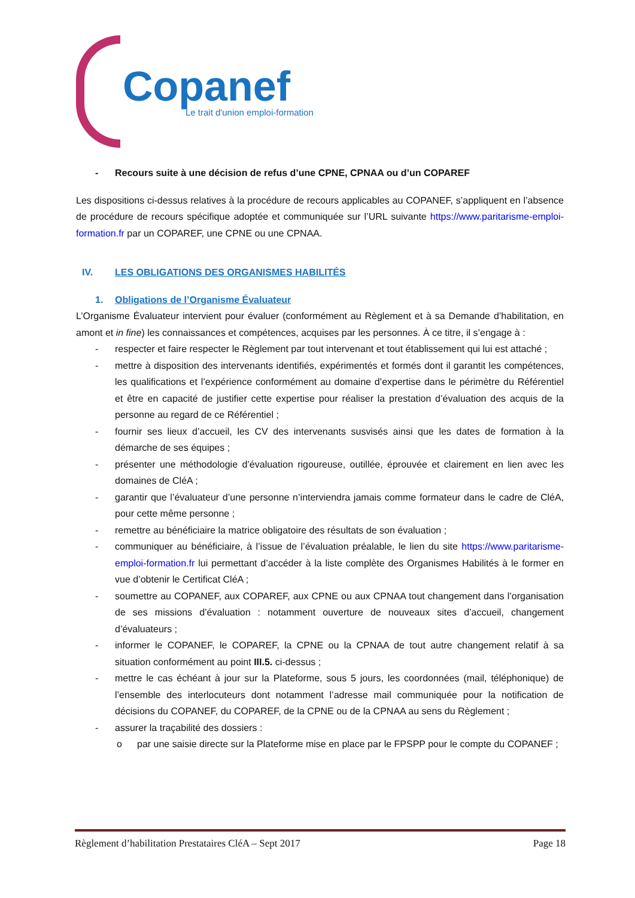Copanef
Le trait d'union emploi-formation
- Recours suite à une décision de refus d’une CPNE, CPNAA ou d’un COPAREF
Les dispositions ci-dessus relatives à la procédure de recours applicables au COPANEF, s’appliquent en l’absence de procédure de recours spécifique adoptée et communiquée sur l’URL suivante https://www.paritarisme-emploi-formation.fr par un COPAREF, une CPNE ou une CPNAA.
IV. LES OBLIGATIONS DES ORGANISMES HABILITÉS
1. Obligations de l’Organisme Évaluateur
L’Organisme Évaluateur intervient pour évaluer (conformément au Règlement et à sa Demande d’habilitation, en amont et in fine) les connaissances et compétences, acquises par les personnes. À ce titre, il s’engage à :
- respecter et faire respecter le Règlement par tout intervenant et tout établissement qui lui est attaché ;
- mettre à disposition des intervenants identifiés, expérimentés et formés dont il garantit les compétences, les qualifications et l’expérience conformément au domaine d’expertise dans le périmètre du Référentiel et être en capacité de justifier cette expertise pour réaliser la prestation d’évaluation des acquis de la personne au regard de ce Référentiel ;
- fournir ses lieux d’accueil, les CV des intervenants susvisés ainsi que les dates de formation à la démarche de ses équipes ;
- présenter une méthodologie d’évaluation rigoureuse, outillée, éprouvée et clairement en lien avec les domaines de CléA ;
- garantir que l’évaluateur d’une personne n’interviendra jamais comme formateur dans le cadre de CléA, pour cette même personne ;
- remettre au bénéficiaire la matrice obligatoire des résultats de son évaluation ;
- communiquer au bénéficiaire, à l’issue de l’évaluation préalable, le lien du site https://www.paritarisme-emploi-formation.fr lui permettant d’accéder à la liste complète des Organismes Habilités à le former en vue d’obtenir le Certificat CléA ;
- soumettre au COPANEF, aux COPAREF, aux CPNE ou aux CPNAA tout changement dans l’organisation de ses missions d’évaluation : notamment ouverture de nouveaux sites d’accueil, changement d’évaluateurs ;
- informer le COPANEF, le COPAREF, la CPNE ou la CPNAA de tout autre changement relatif à sa situation conformément au point III.5. ci-dessus ;
- mettre le cas échéant à jour sur la Plateforme, sous 5 jours, les coordonnées (mail, téléphonique) de l’ensemble des interlocuteurs dont notamment l’adresse mail communiquée pour la notification de décisions du COPANEF, du COPAREF, de la CPNE ou de la CPNAA au sens du Règlement ;
- assurer la traçabilité des dossiers :
o par une saisie directe sur la Plateforme mise en place par le FPSPP pour le compte du COPANEF ;
Règlement d’habilitation Prestataires CléA – Sept 2017 Page 18